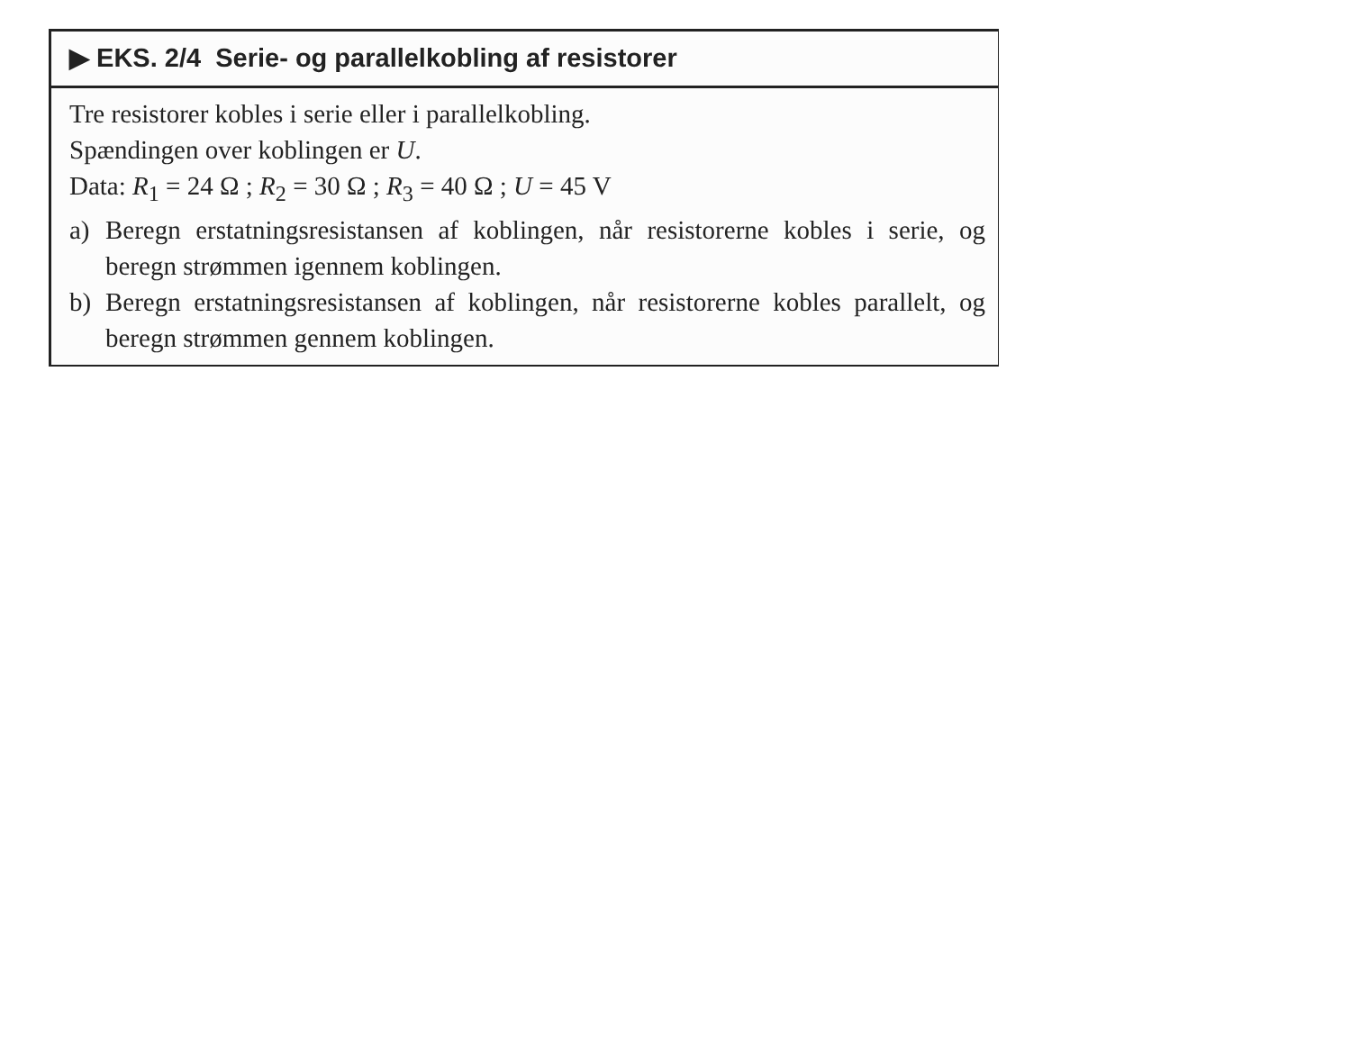▶ EKS. 2/4 Serie- og parallelkobling af resistorer
Tre resistorer kobles i serie eller i parallelkobling.
Spændingen over koblingen er U.
Data: R<sub>1</sub> = 24 Ω ; R<sub>2</sub> = 30 Ω ; R<sub>3</sub> = 40 Ω ; U = 45 V
a) Beregn erstatningsresistansen af koblingen, når resistorerne kobles i serie, og beregn strømmen igennem koblingen.
b) Beregn erstatningsresistansen af koblingen, når resistorerne kobles parallelt, og beregn strømmen gennem koblingen.